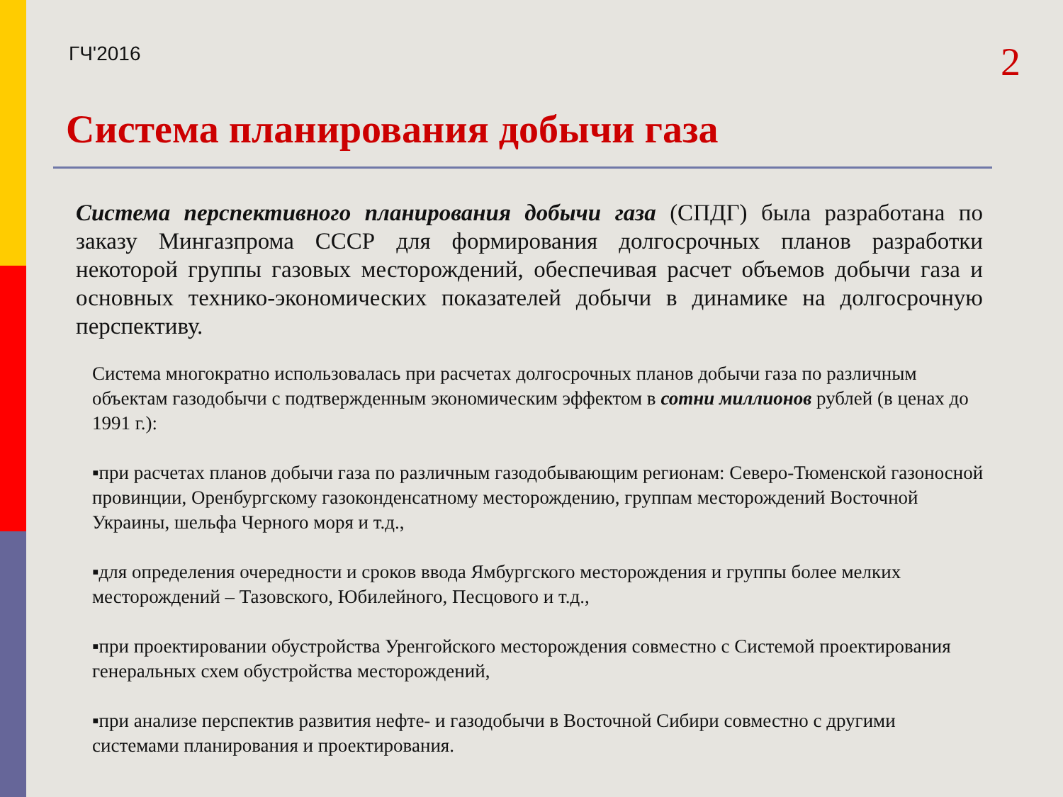ГЧ'2016 2
Система планирования добычи газа
Система перспективного планирования добычи газа (СПДГ) была разработана по заказу Мингазпрома СССР для формирования долгосрочных планов разработки некоторой группы газовых месторождений, обеспечивая расчет объемов добычи газа и основных технико-экономических показателей добычи в динамике на долгосрочную перспективу.
Система многократно использовалась при расчетах долгосрочных планов добычи газа по различным объектам газодобычи с подтвержденным экономическим эффектом в сотни миллионов рублей (в ценах до 1991 г.):
▪при расчетах планов добычи газа по различным газодобывающим регионам: Северо-Тюменской газоносной провинции, Оренбургскому газоконденсатному месторождению, группам месторождений Восточной Украины, шельфа Черного моря и т.д.,
▪для определения очередности и сроков ввода Ямбургского месторождения и группы более мелких месторождений – Тазовского, Юбилейного, Песцового и т.д.,
▪при проектировании обустройства Уренгойского месторождения совместно с Системой проектирования генеральных схем обустройства месторождений,
▪при анализе перспектив развития нефте- и газодобычи в Восточной Сибири совместно с другими системами планирования и проектирования.